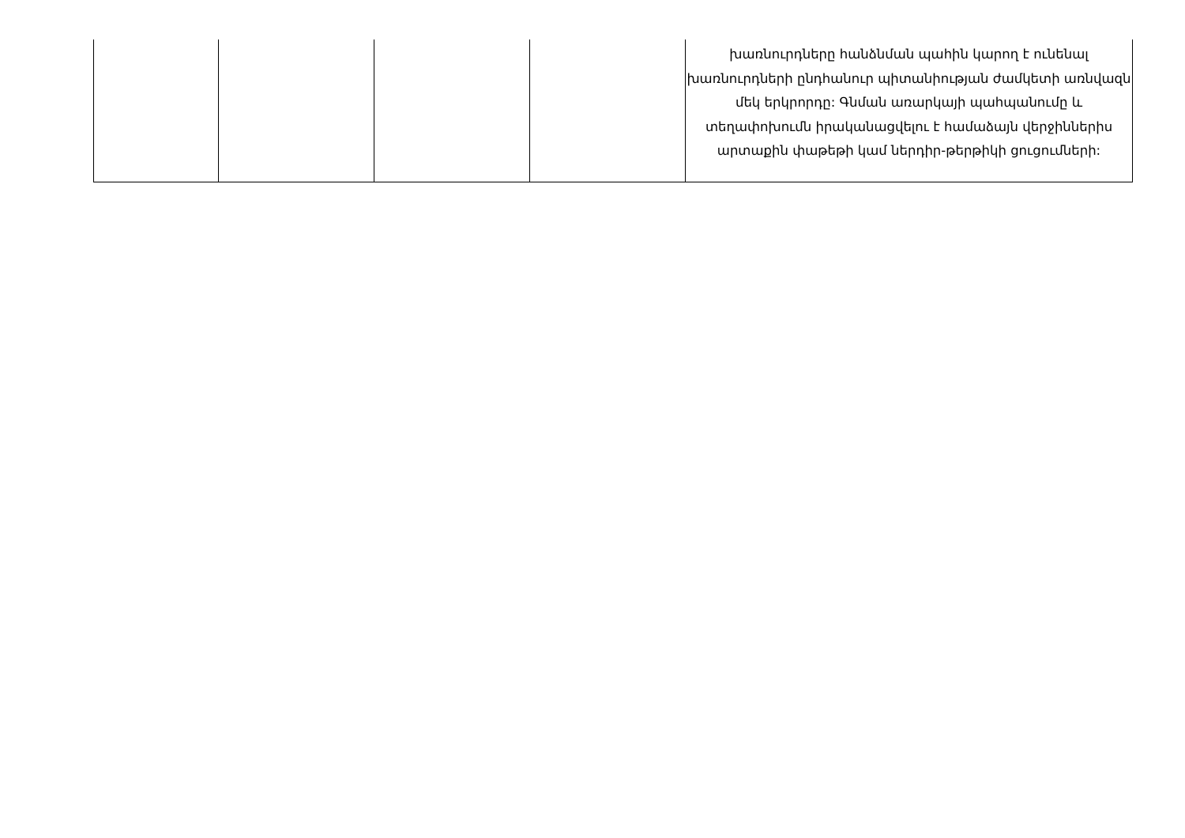| | | | | խառնուրդները հանձնման պահին կարող է ունենալ խառնուրդների ընդհանուր պիտանիության ժամկետի առնվազն մեկ երկրորդը: Գնման առարկայի պահպանումը և տեղափոխումն իրականացվելու է համաձայն վերջիններիս արտաքին փաթեթի կամ ներդիր-թերթիկի ցուցումների: |